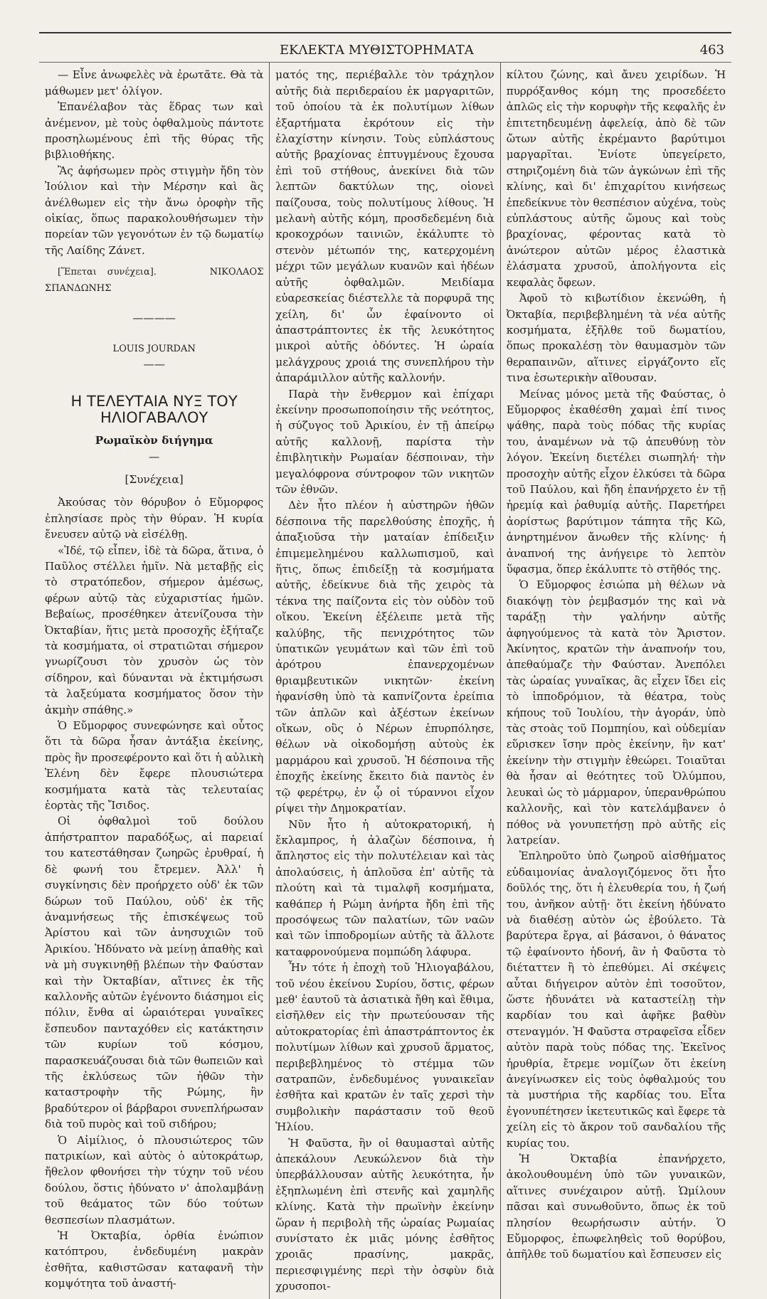ΕΚΛΕΚΤΑ ΜΥΘΙΣΤΟΡΗΜΑΤΑ 463
— Εἶνε ἀνωφελὲς νὰ ἐρωτᾶτε. Θὰ τὰ μάθωμεν μετ' ὀλίγον.
Ἐπανέλαβον τὰς ἕδρας των καὶ ἀνέμενον, μὲ τοὺς ὀφθαλμοὺς πάντοτε προσηλωμένους ἐπὶ τῆς θύρας τῆς βιβλιοθήκης.
Ἂς ἀφήσωμεν πρὸς στιγμὴν ἤδη τὸν Ἰούλιον καὶ τὴν Μέρσην καὶ ἂς ἀνέλθωμεν εἰς τὴν ἄνω ὀροφὴν τῆς οἰκίας, ὅπως παρακολουθήσωμεν τὴν πορείαν τῶν γεγονότων ἐν τῷ δωματίῳ τῆς Λαίδης Ζάνετ.
[Ἕπεται συνέχεια]. ΝΙΚΟΛΑΟΣ ΣΠΑΝΔΩΝΗΣ
————
LOUIS JOURDAN
——
Η ΤΕΛΕΥΤΑΙΑ ΝΥΞ ΤΟΥ ΗΛΙΟΓΑΒΑΛΟΥ
Ρωμαϊκὸν διήγημα
—
[Συνέχεια]
Ἀκούσας τὸν θόρυβον ὁ Εὔμορφος ἐπλησίασε πρὸς τὴν θύραν. Ἡ κυρία ἔνευσεν αὐτῷ νὰ εἰσέλθῃ.
«Ἰδέ, τῷ εἶπεν, ἰδὲ τὰ δῶρα, ἅτινα, ὁ Παῦλος στέλλει ἡμῖν. Νὰ μεταβῇς εἰς τὸ στρατόπεδον, σήμερον ἀμέσως, φέρων αὐτῷ τὰς εὐχαριστίας ἡμῶν. Βεβαίως, προσέθηκεν ἀτενίζουσα τὴν Ὀκταβίαν, ἥτις μετὰ προσοχῆς ἐξήταζε τὰ κοσμήματα, οἱ στρατιῶται σήμερον γνωρίζουσι τὸν χρυσὸν ὡς τὸν σίδηρον, καὶ δύνανται νὰ ἐκτιμήσωσι τὰ λαξεύματα κοσμήματος ὅσον τὴν ἀκμὴν σπάθης.»
Ὁ Εὔμορφος συνεφώνησε καὶ οὗτος ὅτι τὰ δῶρα ἦσαν ἀντάξια ἐκείνης, πρὸς ἣν προσεφέροντο καὶ ὅτι ἡ αὐλικὴ Ἑλένη δὲν ἔφερε πλουσιώτερα κοσμήματα κατὰ τὰς τελευταίας ἑορτὰς τῆς Ἴσιδος.
Οἱ ὀφθαλμοὶ τοῦ δούλου ἀπήστραπτον παραδόξως, αἱ παρειαί του κατεστάθησαν ζωηρῶς ἐρυθραί, ἡ δὲ φωνή του ἔτρεμεν. Ἀλλ' ἡ συγκίνησις δὲν προήρχετο οὐδ' ἐκ τῶν δώρων τοῦ Παύλου, οὐδ' ἐκ τῆς ἀναμνήσεως τῆς ἐπισκέψεως τοῦ Ἀρίστου καὶ τῶν ἀνησυχιῶν τοῦ Ἀρικίου. Ἠδύνατο νὰ μείνῃ ἀπαθὴς καὶ νὰ μὴ συγκινηθῇ βλέπων τὴν Φαύσταν καὶ τὴν Ὀκταβίαν, αἵτινες ἐκ τῆς καλλονῆς αὐτῶν ἐγένοντο διάσημοι εἰς πόλιν, ἔνθα αἱ ὡραιότεραι γυναῖκες ἔσπευδον πανταχόθεν εἰς κατάκτησιν τῶν κυρίων τοῦ κόσμου, παρασκευάζουσαι διὰ τῶν θωπειῶν καὶ τῆς ἐκλύσεως τῶν ἠθῶν τὴν καταστροφὴν τῆς Ρώμης, ἣν βραδύτερον οἱ βάρβαροι συνεπλήρωσαν διὰ τοῦ πυρὸς καὶ τοῦ σιδήρου;
Ὁ Αἰμίλιος, ὁ πλουσιώτερος τῶν πατρικίων, καὶ αὐτὸς ὁ αὐτοκράτωρ, ἤθελον φθονήσει τὴν τύχην τοῦ νέου δούλου, ὅστις ἠδύνατο ν' ἀπολαμβάνῃ τοῦ θεάματος τῶν δύο τούτων θεσπεσίων πλασμάτων.
Ἡ Ὀκταβία, ὀρθία ἐνώπιον κατόπτρου, ἐνδεδυμένη μακρὰν ἐσθῆτα, καθιστῶσαν καταφανῆ τὴν κομψότητα τοῦ ἀναστή-
ματός της, περιέβαλλε τὸν τράχηλον αὐτῆς διὰ περιδεραίου ἐκ μαργαριτῶν, τοῦ ὁποίου τὰ ἐκ πολυτίμων λίθων ἐξαρτήματα ἐκρότουν εἰς τὴν ἐλαχίστην κίνησιν. Τοὺς εὐπλάστους αὐτῆς βραχίονας ἐπτυγμένους ἔχουσα ἐπὶ τοῦ στήθους, ἀνεκίνει διὰ τῶν λεπτῶν δακτύλων της, οἱονεὶ παίζουσα, τοὺς πολυτίμους λίθους. Ἡ μελανὴ αὐτῆς κόμη, προσδεδεμένη διὰ κροκοχρόων ταινιῶν, ἐκάλυπτε τὸ στενὸν μέτωπόν της, κατερχομένη μέχρι τῶν μεγάλων κυανῶν καὶ ἡδέων αὐτῆς ὀφθαλμῶν. Μειδίαμα εὐαρεσκείας διέστελλε τὰ πορφυρᾶ της χείλη, δι' ὧν ἐφαίνοντο οἱ ἀπαστράπτοντες ἐκ τῆς λευκότητος μικροὶ αὐτῆς ὀδόντες. Ἡ ὡραία μελάγχρους χροιά της συνεπλήρου τὴν ἀπαράμιλλον αὐτῆς καλλονήν.
Παρὰ τὴν ἔνθερμον καὶ ἐπίχαρι ἐκείνην προσωποποίησιν τῆς νεότητος, ἡ σύζυγος τοῦ Ἀρικίου, ἐν τῇ ἀπείρῳ αὐτῆς καλλονῇ, παρίστα τὴν ἐπιβλητικὴν Ρωμαίαν δέσποιναν, τὴν μεγαλόφρονα σύντροφον τῶν νικητῶν τῶν ἐθνῶν.
Δὲν ἦτο πλέον ἡ αὐστηρῶν ἠθῶν δέσποινα τῆς παρελθούσης ἐποχῆς, ἡ ἀπαξιοῦσα τὴν ματαίαν ἐπίδειξιν ἐπιμεμελημένου καλλωπισμοῦ, καὶ ἥτις, ὅπως ἐπιδείξῃ τὰ κοσμήματα αὐτῆς, ἐδείκνυε διὰ τῆς χειρὸς τὰ τέκνα της παίζοντα εἰς τὸν οὐδὸν τοῦ οἴκου. Ἐκείνη ἐξέλειπε μετὰ τῆς καλύβης, τῆς πενιχρότητος τῶν ὑπατικῶν γευμάτων καὶ τῶν ἐπὶ τοῦ ἀρότρου ἐπανερχομένων θριαμβευτικῶν νικητῶν· ἐκείνη ἠφανίσθη ὑπὸ τὰ καπνίζοντα ἐρείπια τῶν ἁπλῶν καὶ ἀξέστων ἐκείνων οἴκων, οὓς ὁ Νέρων ἐπυρπόλησε, θέλων νὰ οἰκοδομήσῃ αὐτοὺς ἐκ μαρμάρου καὶ χρυσοῦ. Ἡ δέσποινα τῆς ἐποχῆς ἐκείνης ἔκειτο διὰ παντὸς ἐν τῷ φερέτρῳ, ἐν ᾧ οἱ τύραννοι εἶχον ρίψει τὴν Δημοκρατίαν.
Νῦν ἦτο ἡ αὐτοκρατορική, ἡ ἔκλαμπρος, ἡ ἀλαζὼν δέσποινα, ἡ ἄπληστος εἰς τὴν πολυτέλειαν καὶ τὰς ἀπολαύσεις, ἡ ἁπλοῦσα ἐπ' αὐτῆς τὰ πλούτη καὶ τὰ τιμαλφῆ κοσμήματα, καθάπερ ἡ Ρώμη ἀνήρτα ἤδη ἐπὶ τῆς προσόψεως τῶν παλατίων, τῶν ναῶν καὶ τῶν ἱπποδρομίων αὐτῆς τὰ ἄλλοτε καταφρονούμενα πομπώδη λάφυρα.
Ἦν τότε ἡ ἐποχὴ τοῦ Ἡλιογαβάλου, τοῦ νέου ἐκείνου Συρίου, ὅστις, φέρων μεθ' ἑαυτοῦ τὰ ἀσιατικὰ ἤθη καὶ ἔθιμα, εἰσῆλθεν εἰς τὴν πρωτεύουσαν τῆς αὐτοκρατορίας ἐπὶ ἀπαστράπτοντος ἐκ πολυτίμων λίθων καὶ χρυσοῦ ἅρματος, περιβεβλημένος τὸ στέμμα τῶν σατραπῶν, ἐνδεδυμένος γυναικεῖαν ἐσθῆτα καὶ κρατῶν ἐν ταῖς χερσὶ τὴν συμβολικὴν παράστασιν τοῦ θεοῦ Ἡλίου.
Ἡ Φαῦστα, ἣν οἱ θαυμασταὶ αὐτῆς ἀπεκάλουν Λευκώλενον διὰ τὴν ὑπερβάλλουσαν αὐτῆς λευκότητα, ἦν ἐξηπλωμένη ἐπὶ στενῆς καὶ χαμηλῆς κλίνης. Κατὰ τὴν πρωϊνὴν ἐκείνην ὥραν ἡ περιβολὴ τῆς ὡραίας Ρωμαίας συνίστατο ἐκ μιᾶς μόνης ἐσθῆτος χροιᾶς πρασίνης, μακρᾶς, περιεσφιγμένης περὶ τὴν ὀσφὺν διὰ χρυσοποι-
κίλτου ζώνης, καὶ ἄνευ χειρίδων. Ἡ πυρρόξανθος κόμη της προσεδέετο ἁπλῶς εἰς τὴν κορυφὴν τῆς κεφαλῆς ἐν ἐπιτετηδευμένῃ ἀφελείᾳ, ἀπὸ δὲ τῶν ὤτων αὐτῆς ἐκρέμαντο βαρύτιμοι μαργαρῖται. Ἐνίοτε ὑπεγείρετο, στηριζομένη διὰ τῶν ἀγκώνων ἐπὶ τῆς κλίνης, καὶ δι' ἐπιχαρίτου κινήσεως ἐπεδείκνυε τὸν θεσπέσιον αὐχένα, τοὺς εὐπλάστους αὐτῆς ὤμους καὶ τοὺς βραχίονας, φέροντας κατὰ τὸ ἀνώτερον αὐτῶν μέρος ἐλαστικὰ ἐλάσματα χρυσοῦ, ἀπολήγοντα εἰς κεφαλὰς ὄφεων.
Ἀφοῦ τὸ κιβωτίδιον ἐκενώθη, ἡ Ὀκταβία, περιβεβλημένη τὰ νέα αὐτῆς κοσμήματα, ἐξῆλθε τοῦ δωματίου, ὅπως προκαλέσῃ τὸν θαυμασμὸν τῶν θεραπαινῶν, αἵτινες εἰργάζοντο εἴς τινα ἐσωτερικὴν αἴθουσαν.
Μείνας μόνος μετὰ τῆς Φαύστας, ὁ Εὔμορφος ἐκαθέσθη χαμαὶ ἐπί τινος ψάθης, παρὰ τοὺς πόδας τῆς κυρίας του, ἀναμένων νὰ τῷ ἀπευθύνῃ τὸν λόγον. Ἐκείνη διετέλει σιωπηλή· τὴν προσοχὴν αὐτῆς εἶχον ἑλκύσει τὰ δῶρα τοῦ Παύλου, καὶ ἤδη ἐπανήρχετο ἐν τῇ ἠρεμίᾳ καὶ ῥαθυμίᾳ αὐτῆς. Παρετήρει ἀορίστως βαρύτιμον τάπητα τῆς Κῶ, ἀνηρτημένον ἄνωθεν τῆς κλίνης· ἡ ἀναπνοή της ἀνήγειρε τὸ λεπτὸν ὕφασμα, ὅπερ ἐκάλυπτε τὸ στῆθός της.
Ὁ Εὔμορφος ἐσιώπα μὴ θέλων νὰ διακόψῃ τὸν ῥεμβασμόν της καὶ νὰ ταράξῃ τὴν γαλήνην αὐτῆς ἀφηγούμενος τὰ κατὰ τὸν Ἄριστον. Ἀκίνητος, κρατῶν τὴν ἀναπνοήν του, ἀπεθαύμαζε τὴν Φαύσταν. Ἀνεπόλει τὰς ὡραίας γυναῖκας, ἃς εἶχεν ἴδει εἰς τὸ ἱπποδρόμιον, τὰ θέατρα, τοὺς κήπους τοῦ Ἰουλίου, τὴν ἀγοράν, ὑπὸ τὰς στοὰς τοῦ Πομπηίου, καὶ οὐδεμίαν εὕρισκεν ἴσην πρὸς ἐκείνην, ἣν κατ' ἐκείνην τὴν στιγμὴν ἐθεώρει. Τοιαῦται θὰ ἦσαν αἱ θεότητες τοῦ Ὀλύμπου, λευκαὶ ὡς τὸ μάρμαρον, ὑπερανθρώπου καλλονῆς, καὶ τὸν κατελάμβανεν ὁ πόθος νὰ γονυπετήσῃ πρὸ αὐτῆς εἰς λατρείαν.
Ἐπληροῦτο ὑπὸ ζωηροῦ αἰσθήματος εὐδαιμονίας ἀναλογιζόμενος ὅτι ἦτο δοῦλός της, ὅτι ἡ ἐλευθερία του, ἡ ζωή του, ἀνῆκον αὐτῇ· ὅτι ἐκείνη ἠδύνατο νὰ διαθέσῃ αὐτὸν ὡς ἐβούλετο. Τὰ βαρύτερα ἔργα, αἱ βάσανοι, ὁ θάνατος τῷ ἐφαίνοντο ἡδονή, ἂν ἡ Φαῦστα τὸ διέταττεν ἢ τὸ ἐπεθύμει. Αἱ σκέψεις αὗται διήγειρον αὐτὸν ἐπὶ τοσοῦτον, ὥστε ἠδυνάτει νὰ καταστείλῃ τὴν καρδίαν του καὶ ἀφῆκε βαθὺν στεναγμόν. Ἡ Φαῦστα στραφεῖσα εἶδεν αὐτὸν παρὰ τοὺς πόδας της. Ἐκεῖνος ἠρυθρία, ἔτρεμε νομίζων ὅτι ἐκείνη ἀνεγίνωσκεν εἰς τοὺς ὀφθαλμούς του τὰ μυστήρια τῆς καρδίας του. Εἶτα ἐγονυπέτησεν ἱκετευτικῶς καὶ ἔφερε τὰ χείλη εἰς τὸ ἄκρον τοῦ σανδαλίου τῆς κυρίας του.
Ἡ Ὀκταβία ἐπανήρχετο, ἀκολουθουμένη ὑπὸ τῶν γυναικῶν, αἵτινες συνέχαιρον αὐτῇ. Ὡμίλουν πᾶσαι καὶ συνωθοῦντο, ὅπως ἐκ τοῦ πλησίον θεωρήσωσιν αὐτήν. Ὁ Εὔμορφος, ἐπωφεληθεὶς τοῦ θορύβου, ἀπῆλθε τοῦ δωματίου καὶ ἔσπευσεν εἰς